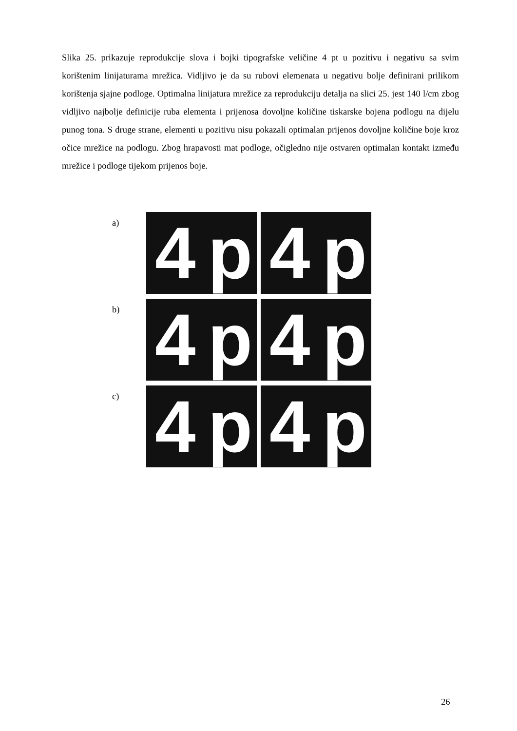Slika 25. prikazuje reprodukcije slova i bojki tipografske veličine 4 pt u pozitivu i negativu sa svim korištenim linijaturama mrežica. Vidljivo je da su rubovi elemenata u negativu bolje definirani prilikom korištenja sjajne podloge. Optimalna linijatura mrežice za reprodukciju detalja na slici 25. jest 140 l/cm zbog vidljivo najbolje definicije ruba elementa i prijenosa dovoljne količine tiskarske bojena podlogu na dijelu punog tona. S druge strane, elementi u pozitivu nisu pokazali optimalan prijenos dovoljne količine boje kroz očice mrežice na podlogu. Zbog hrapavosti mat podloge, očigledno nije ostvaren optimalan kontakt između mrežice i podloge tijekom prijenos boje.
a)
4p
4p
b)
4p
4p
c)
4p
4p
26